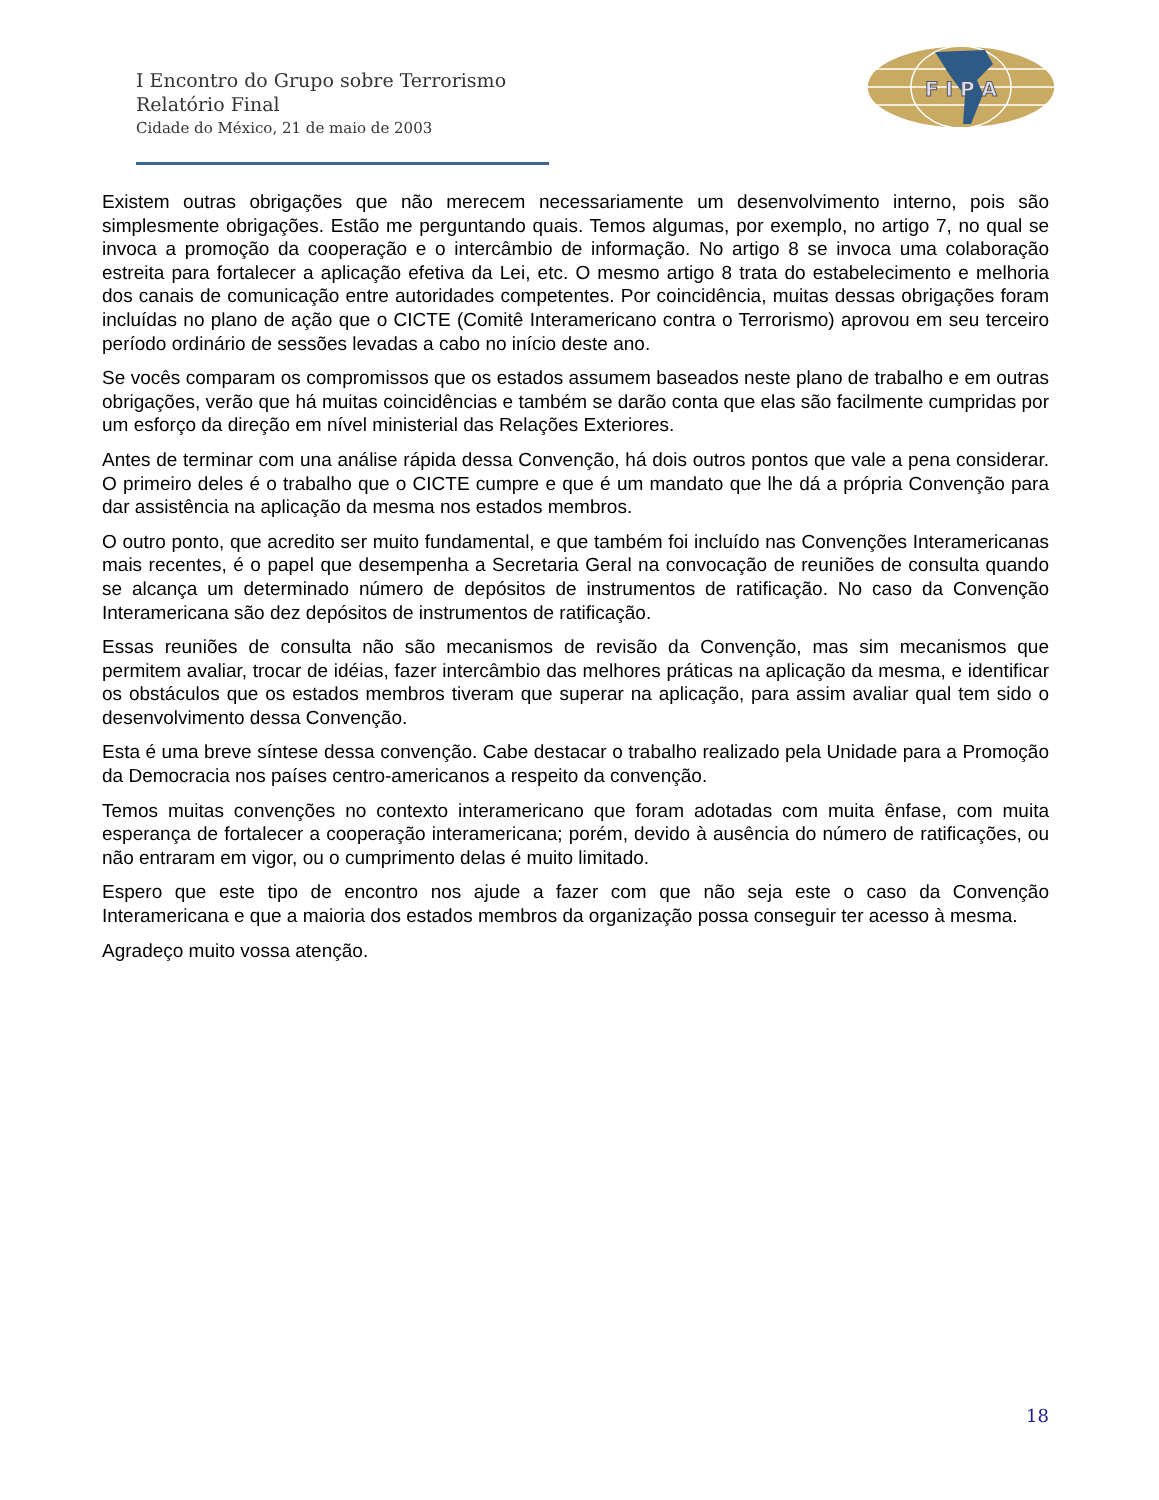I Encontro do Grupo sobre Terrorismo
Relatório Final
Cidade do México, 21 de maio de 2003
F I P A
Existem outras obrigações que não merecem necessariamente um desenvolvimento interno, pois são simplesmente obrigações. Estão me perguntando quais. Temos algumas, por exemplo, no artigo 7, no qual se invoca a promoção da cooperação e o intercâmbio de informação. No artigo 8 se invoca uma colaboração estreita para fortalecer a aplicação efetiva da Lei, etc. O mesmo artigo 8 trata do estabelecimento e melhoria dos canais de comunicação entre autoridades competentes. Por coincidência, muitas dessas obrigações foram incluídas no plano de ação que o CICTE (Comitê Interamericano contra o Terrorismo) aprovou em seu terceiro período ordinário de sessões levadas a cabo no início deste ano.
Se vocês comparam os compromissos que os estados assumem baseados neste plano de trabalho e em outras obrigações, verão que há muitas coincidências e também se darão conta que elas são facilmente cumpridas por um esforço da direção em nível ministerial das Relações Exteriores.
Antes de terminar com una análise rápida dessa Convenção, há dois outros pontos que vale a pena considerar. O primeiro deles é o trabalho que o CICTE cumpre e que é um mandato que lhe dá a própria Convenção para dar assistência na aplicação da mesma nos estados membros.
O outro ponto, que acredito ser muito fundamental, e que também foi incluído nas Convenções Interamericanas mais recentes, é o papel que desempenha a Secretaria Geral na convocação de reuniões de consulta quando se alcança um determinado número de depósitos de instrumentos de ratificação. No caso da Convenção Interamericana são dez depósitos de instrumentos de ratificação.
Essas reuniões de consulta não são mecanismos de revisão da Convenção, mas sim mecanismos que permitem avaliar, trocar de idéias, fazer intercâmbio das melhores práticas na aplicação da mesma, e identificar os obstáculos que os estados membros tiveram que superar na aplicação, para assim avaliar qual tem sido o desenvolvimento dessa Convenção.
Esta é uma breve síntese dessa convenção. Cabe destacar o trabalho realizado pela Unidade para a Promoção da Democracia nos países centro-americanos a respeito da convenção.
Temos muitas convenções no contexto interamericano que foram adotadas com muita ênfase, com muita esperança de fortalecer a cooperação interamericana; porém, devido à ausência do número de ratificações, ou não entraram em vigor, ou o cumprimento delas é muito limitado.
Espero que este tipo de encontro nos ajude a fazer com que não seja este o caso da Convenção Interamericana e que a maioria dos estados membros da organização possa conseguir ter acesso à mesma.
Agradeço muito vossa atenção.
18